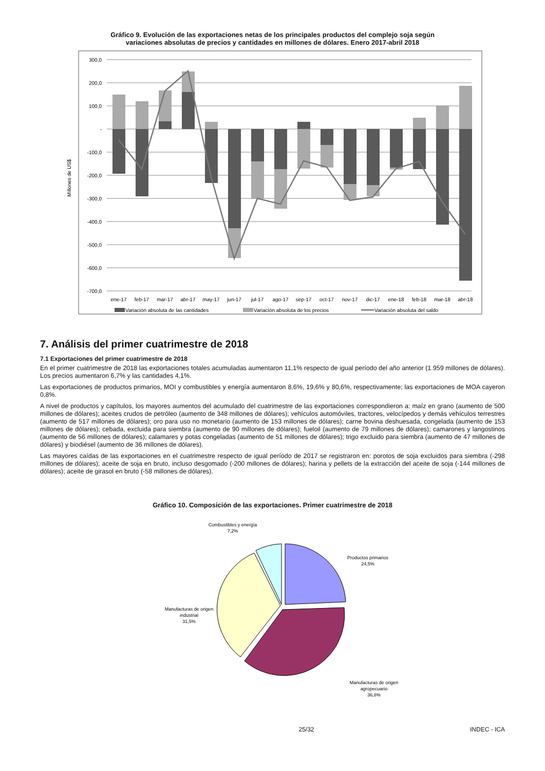Gráfico 9. Evolución de las exportaciones netas de los principales productos del complejo soja según
variaciones absolutas de precios y cantidades en millones de dólares. Enero 2017-abril 2018
300,0
200,0
100,0
-
-100,0
-200,0
-300,0
-400,0
-500,0
-600,0
-700,0
Millones de US$
ene-17
feb-17
mar-17
abr-17
may-17
jun-17
jul-17
ago-17
sep-17
oct-17
nov-17
dic-17
ene-18
feb-18
mar-18
abr-18
Variación absoluta de las cantidades
Variación absoluta de los precios
Variación absoluta del saldo
7. Análisis del primer cuatrimestre de 2018
7.1 Exportaciones del primer cuatrimestre de 2018
En el primer cuatrimestre de 2018 las exportaciones totales acumuladas aumentaron 11,1% respecto de igual período del año anterior (1.959 millones de dólares). Los precios aumentaron 6,7% y las cantidades 4,1%.
Las exportaciones de productos primarios, MOI y combustibles y energía aumentaron 8,6%, 19,6% y 80,6%, respectivamente; las exportaciones de MOA cayeron 0,8%.
A nivel de productos y capítulos, los mayores aumentos del acumulado del cuatrimestre de las exportaciones correspondieron a: maíz en grano (aumento de 500 millones de dólares); aceites crudos de petróleo (aumento de 348 millones de dólares); vehículos automóviles, tractores, velocípedos y demás vehículos terrestres (aumento de 517 millones de dólares); oro para uso no monetario (aumento de 153 millones de dólares); carne bovina deshuesada, congelada (aumento de 153 millones de dólares); cebada, excluida para siembra (aumento de 90 millones de dólares); fueloil (aumento de 79 millones de dólares); camarones y langostinos (aumento de 56 millones de dólares); calamares y potas congeladas (aumento de 51 millones de dólares); trigo excluido para siembra (aumento de 47 millones de dólares) y biodiésel (aumento de 36 millones de dólares).
Las mayores caídas de las exportaciones en el cuatrimestre respecto de igual período de 2017 se registraron en: porotos de soja excluidos para siembra (-298 millones de dólares); aceite de soja en bruto, incluso desgomado (-200 millones de dólares); harina y pellets de la extracción del aceite de soja (-144 millones de dólares); aceite de girasol en bruto (-58 millones de dólares).
Gráfico 10. Composición de las exportaciones. Primer cuatrimestre de 2018
Combustibles y energía
7,2%
Productos primarios
24,5%
Manufacturas de origen
industrial
31,5%
Manufacturas de origen
agropecuario
36,8%
25/32 INDEC - ICA